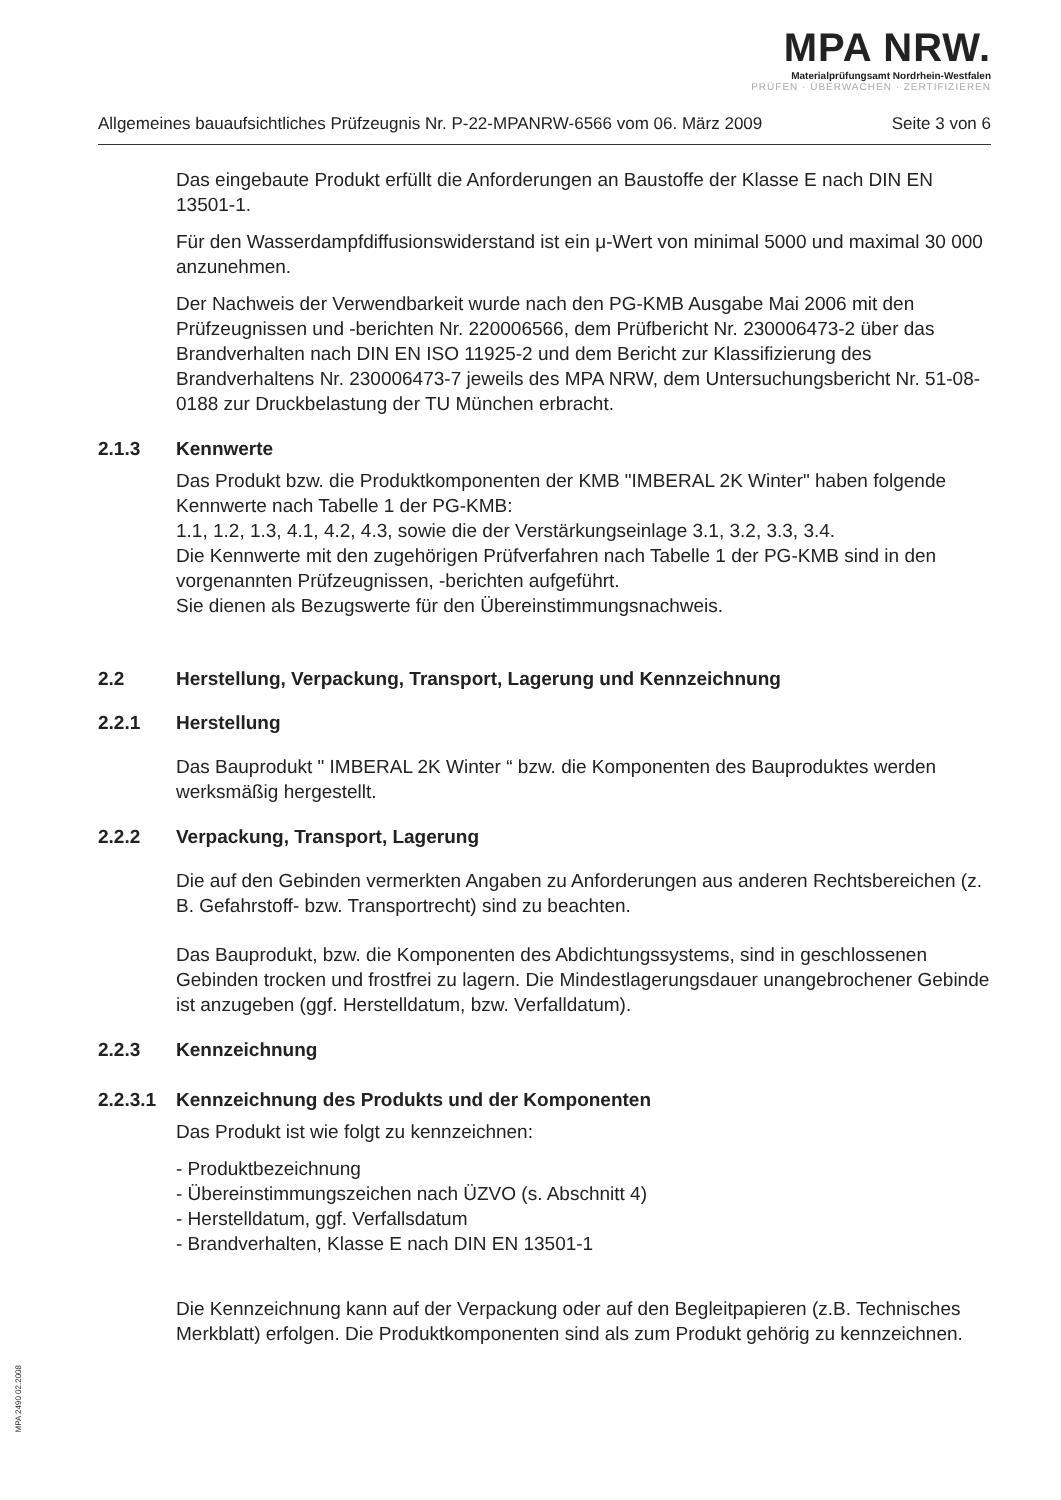MPA NRW.
Materialprüfungsamt Nordrhein-Westfalen
PRÜFEN · ÜBERWACHEN · ZERTIFIZIEREN
Allgemeines bauaufsichtliches Prüfzeugnis Nr. P-22-MPANRW-6566 vom 06. März 2009 Seite 3 von 6
Das eingebaute Produkt erfüllt die Anforderungen an Baustoffe der Klasse E nach DIN EN 13501-1.
Für den Wasserdampfdiffusionswiderstand ist ein μ-Wert von minimal 5000 und maximal 30 000 anzunehmen.
Der Nachweis der Verwendbarkeit wurde nach den PG-KMB Ausgabe Mai 2006 mit den Prüfzeugnissen und -berichten Nr. 220006566, dem Prüfbericht Nr. 230006473-2 über das Brandverhalten nach DIN EN ISO 11925-2 und dem Bericht zur Klassifizierung des Brandverhaltens Nr. 230006473-7 jeweils des MPA NRW, dem Untersuchungsbericht Nr. 51-08-0188 zur Druckbelastung der TU München erbracht.
2.1.3 Kennwerte
Das Produkt bzw. die Produktkomponenten der KMB "IMBERAL 2K Winter" haben folgende Kennwerte nach Tabelle 1 der PG-KMB:
1.1, 1.2, 1.3, 4.1, 4.2, 4.3, sowie die der Verstärkungseinlage 3.1, 3.2, 3.3, 3.4.
Die Kennwerte mit den zugehörigen Prüfverfahren nach Tabelle 1 der PG-KMB sind in den vorgenannten Prüfzeugnissen, -berichten aufgeführt.
Sie dienen als Bezugswerte für den Übereinstimmungsnachweis.
2.2 Herstellung, Verpackung, Transport, Lagerung und Kennzeichnung
2.2.1 Herstellung
Das Bauprodukt " IMBERAL 2K Winter “ bzw. die Komponenten des Bauproduktes werden werksmäßig hergestellt.
2.2.2 Verpackung, Transport, Lagerung
Die auf den Gebinden vermerkten Angaben zu Anforderungen aus anderen Rechtsbereichen (z. B. Gefahrstoff- bzw. Transportrecht) sind zu beachten.
Das Bauprodukt, bzw. die Komponenten des Abdichtungssystems, sind in geschlossenen Gebinden trocken und frostfrei zu lagern. Die Mindestlagerungsdauer unangebrochener Gebinde ist anzugeben (ggf. Herstelldatum, bzw. Verfalldatum).
2.2.3 Kennzeichnung
2.2.3.1 Kennzeichnung des Produkts und der Komponenten
Das Produkt ist wie folgt zu kennzeichnen:
- Produktbezeichnung
- Übereinstimmungszeichen nach ÜZVO (s. Abschnitt 4)
- Herstelldatum, ggf. Verfallsdatum
- Brandverhalten, Klasse E nach DIN EN 13501-1
Die Kennzeichnung kann auf der Verpackung oder auf den Begleitpapieren (z.B. Technisches Merkblatt) erfolgen. Die Produktkomponenten sind als zum Produkt gehörig zu kennzeichnen.
MPA 2490 02.2008